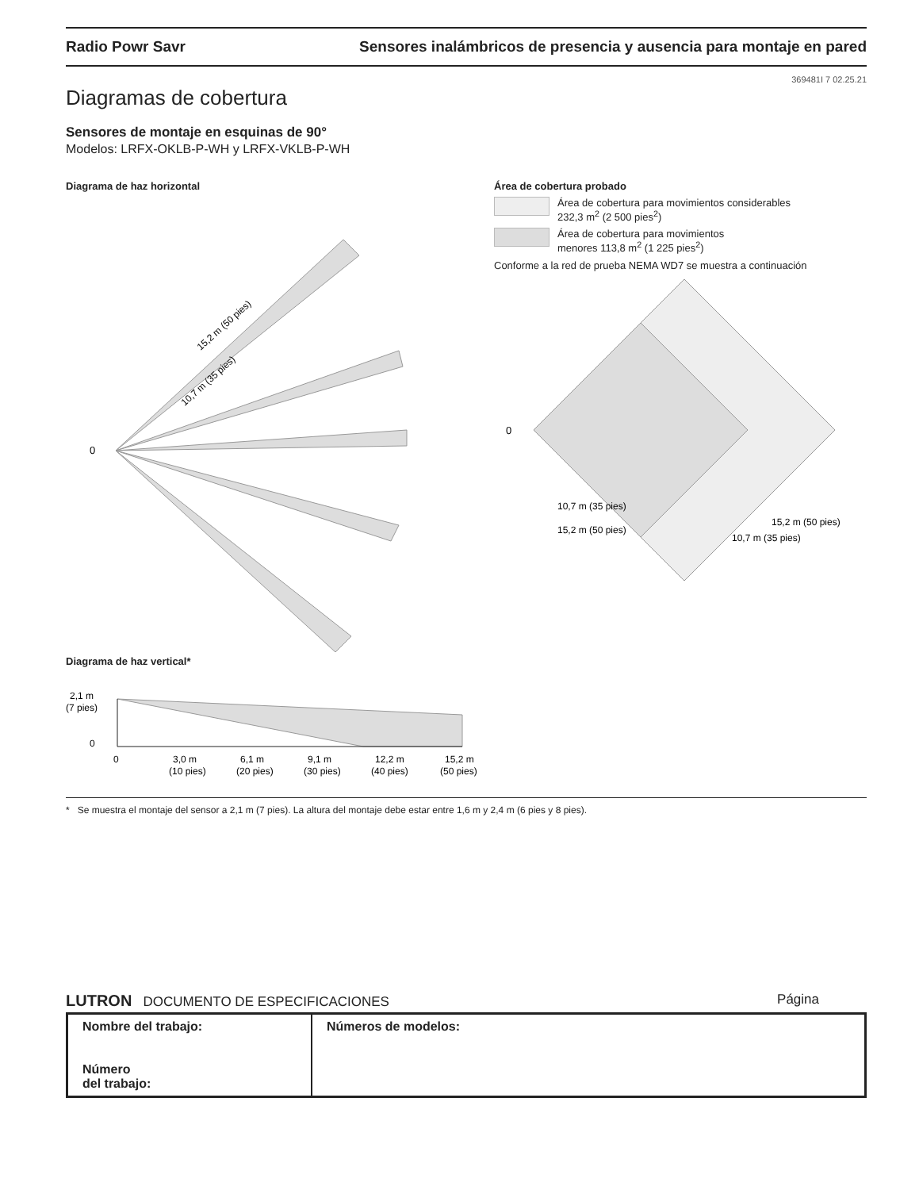Radio Powr Savr Sensores inalámbricos de presencia y ausencia para montaje en pared
369481I 7 02.25.21
Diagramas de cobertura
Sensores de montaje en esquinas de 90°
Modelos: LRFX-OKLB-P-WH y LRFX-VKLB-P-WH
Diagrama de haz horizontal
0
15,2 m (50 pies)
10,7 m (35 pies)
Diagrama de haz vertical*
2,1 m
(7 pies)
0
0
3,0 m
6,1 m
9,1 m
12,2 m
15,2 m
(10 pies)
(20 pies)
(30 pies)
(40 pies)
(50 pies)
Área de cobertura probado
Área de cobertura para movimientos considerables
232,3 m<sup>2</sup> (2 500 pies<sup>2</sup>)
Área de cobertura para movimientos
menores 113,8 m<sup>2</sup> (1 225 pies<sup>2</sup>)
Conforme a la red de prueba NEMA WD7 se muestra a continuación
0
10,7 m (35 pies)
15,2 m (50 pies)
10,7 m (35 pies)
15,2 m (50 pies)
* Se muestra el montaje del sensor a 2,1 m (7 pies). La altura del montaje debe estar entre 1,6 m y 2,4 m (6 pies y 8 pies).
LUTRON DOCUMENTO DE ESPECIFICACIONES Página
| Nombre del trabajo: Número del trabajo: | Números de modelos: |